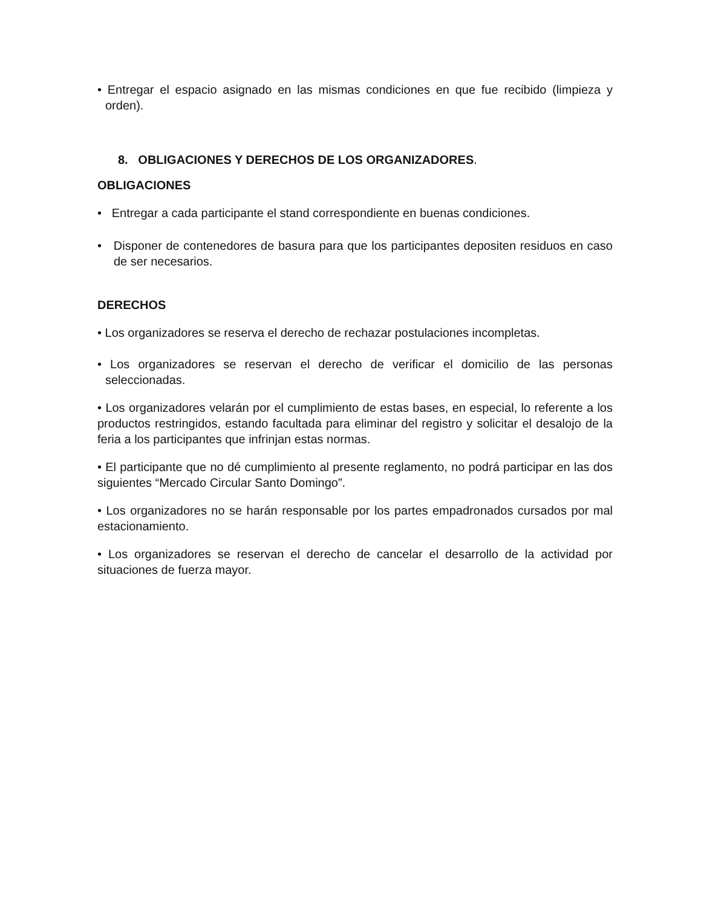• Entregar el espacio asignado en las mismas condiciones en que fue recibido (limpieza y orden).
8. OBLIGACIONES Y DERECHOS DE LOS ORGANIZADORES.
OBLIGACIONES
• Entregar a cada participante el stand correspondiente en buenas condiciones.
• Disponer de contenedores de basura para que los participantes depositen residuos en caso de ser necesarios.
DERECHOS
• Los organizadores se reserva el derecho de rechazar postulaciones incompletas.
• Los organizadores se reservan el derecho de verificar el domicilio de las personas seleccionadas.
• Los organizadores velarán por el cumplimiento de estas bases, en especial, lo referente a los productos restringidos, estando facultada para eliminar del registro y solicitar el desalojo de la feria a los participantes que infrinjan estas normas.
• El participante que no dé cumplimiento al presente reglamento, no podrá participar en las dos siguientes “Mercado Circular Santo Domingo”.
• Los organizadores no se harán responsable por los partes empadronados cursados por mal estacionamiento.
• Los organizadores se reservan el derecho de cancelar el desarrollo de la actividad por situaciones de fuerza mayor.